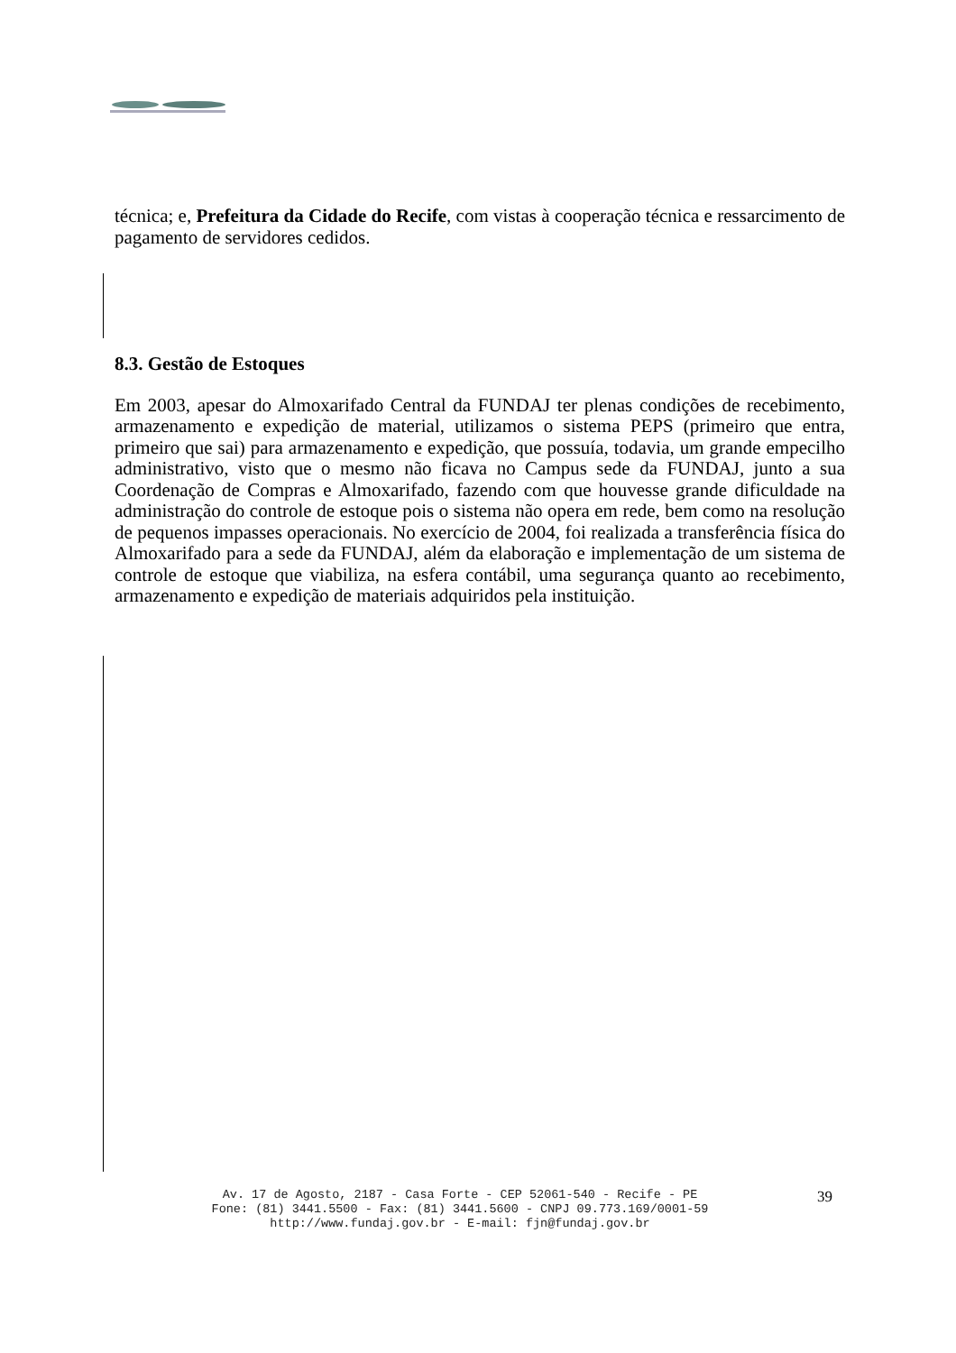técnica; e, Prefeitura da Cidade do Recife, com vistas à cooperação técnica e ressarcimento de pagamento de servidores cedidos.
8.3. Gestão de Estoques
Em 2003, apesar do Almoxarifado Central da FUNDAJ ter plenas condições de recebimento, armazenamento e expedição de material, utilizamos o sistema PEPS (primeiro que entra, primeiro que sai) para armazenamento e expedição, que possuía, todavia, um grande empecilho administrativo, visto que o mesmo não ficava no Campus sede da FUNDAJ, junto a sua Coordenação de Compras e Almoxarifado, fazendo com que houvesse grande dificuldade na administração do controle de estoque pois o sistema não opera em rede, bem como na resolução de pequenos impasses operacionais. No exercício de 2004, foi realizada a transferência física do Almoxarifado para a sede da FUNDAJ, além da elaboração e implementação de um sistema de controle de estoque que viabiliza, na esfera contábil, uma segurança quanto ao recebimento, armazenamento e expedição de materiais adquiridos pela instituição.
Av. 17 de Agosto, 2187 - Casa Forte - CEP 52061-540 - Recife - PE
Fone: (81) 3441.5500 - Fax: (81) 3441.5600 - CNPJ 09.773.169/0001-59
http://www.fundaj.gov.br - E-mail: fjn@fundaj.gov.br
39